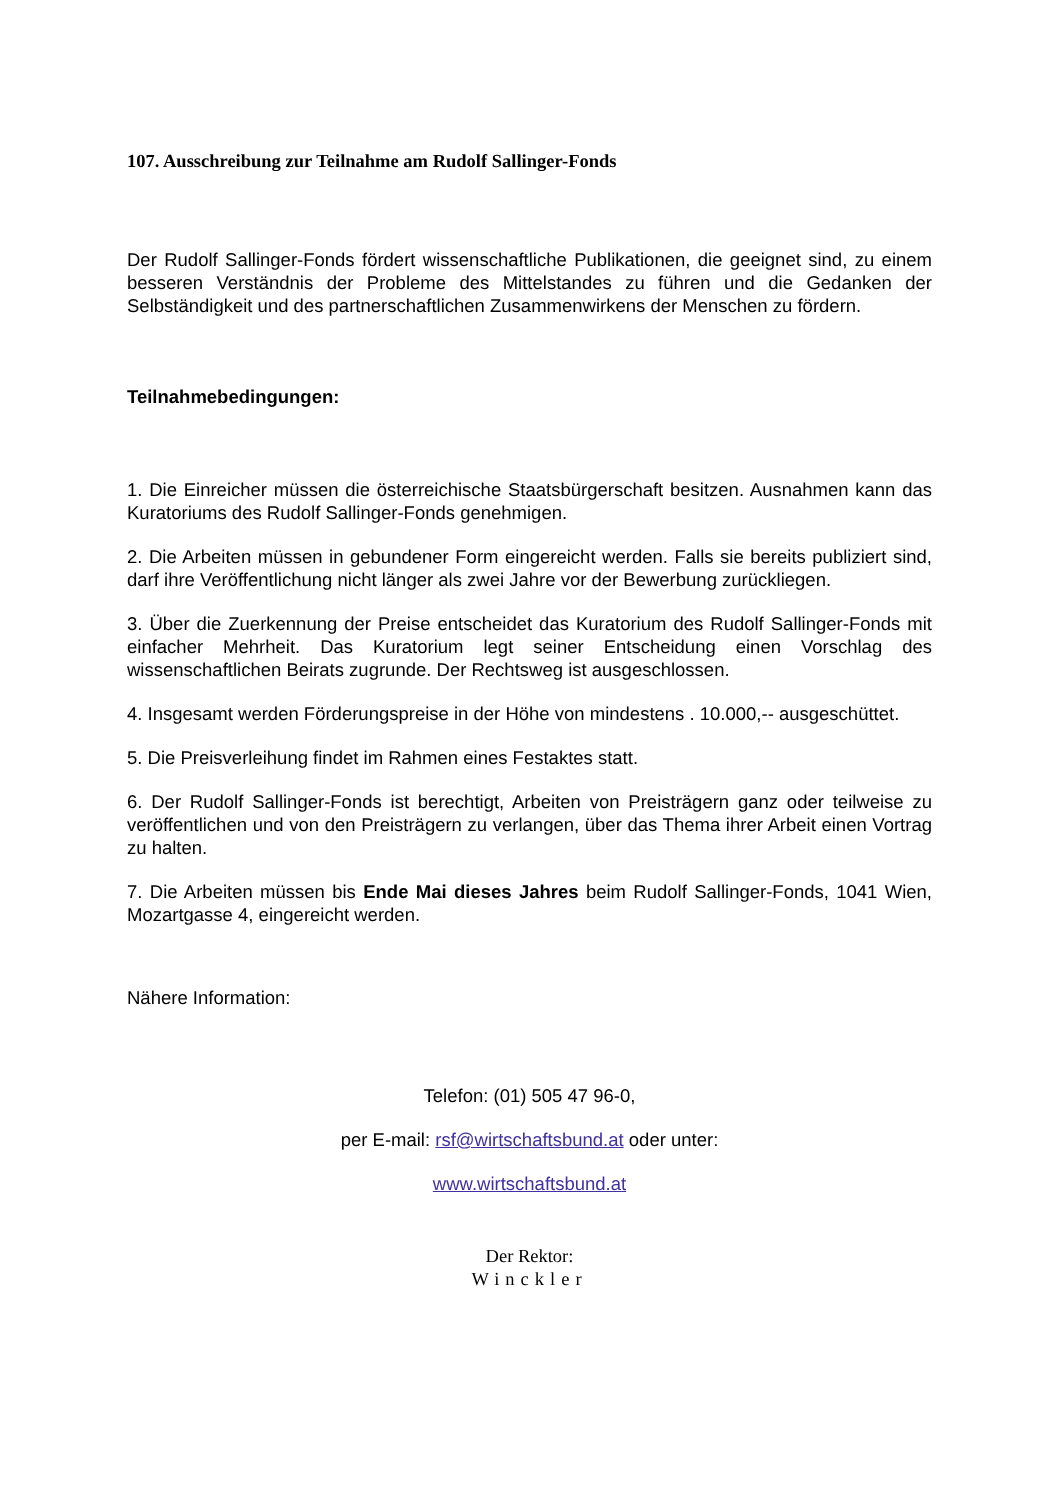107. Ausschreibung zur Teilnahme am Rudolf Sallinger-Fonds
Der Rudolf Sallinger-Fonds fördert wissenschaftliche Publikationen, die geeignet sind, zu einem besseren Verständnis der Probleme des Mittelstandes zu führen und die Gedanken der Selbständigkeit und des partnerschaftlichen Zusammenwirkens der Menschen zu fördern.
Teilnahmebedingungen:
1. Die Einreicher müssen die österreichische Staatsbürgerschaft besitzen. Ausnahmen kann das Kuratoriums des Rudolf Sallinger-Fonds genehmigen.
2. Die Arbeiten müssen in gebundener Form eingereicht werden. Falls sie bereits publiziert sind, darf ihre Veröffentlichung nicht länger als zwei Jahre vor der Bewerbung zurückliegen.
3. Über die Zuerkennung der Preise entscheidet das Kuratorium des Rudolf Sallinger-Fonds mit einfacher Mehrheit. Das Kuratorium legt seiner Entscheidung einen Vorschlag des wissenschaftlichen Beirats zugrunde. Der Rechtsweg ist ausgeschlossen.
4. Insgesamt werden Förderungspreise in der Höhe von mindestens . 10.000,-- ausgeschüttet.
5. Die Preisverleihung findet im Rahmen eines Festaktes statt.
6. Der Rudolf Sallinger-Fonds ist berechtigt, Arbeiten von Preisträgern ganz oder teilweise zu veröffentlichen und von den Preisträgern zu verlangen, über das Thema ihrer Arbeit einen Vortrag zu halten.
7. Die Arbeiten müssen bis Ende Mai dieses Jahres beim Rudolf Sallinger-Fonds, 1041 Wien, Mozartgasse 4, eingereicht werden.
Nähere Information:
Telefon: (01) 505 47 96-0,
per E-mail: rsf@wirtschaftsbund.at oder unter:
www.wirtschaftsbund.at
Der Rektor:
Winckler